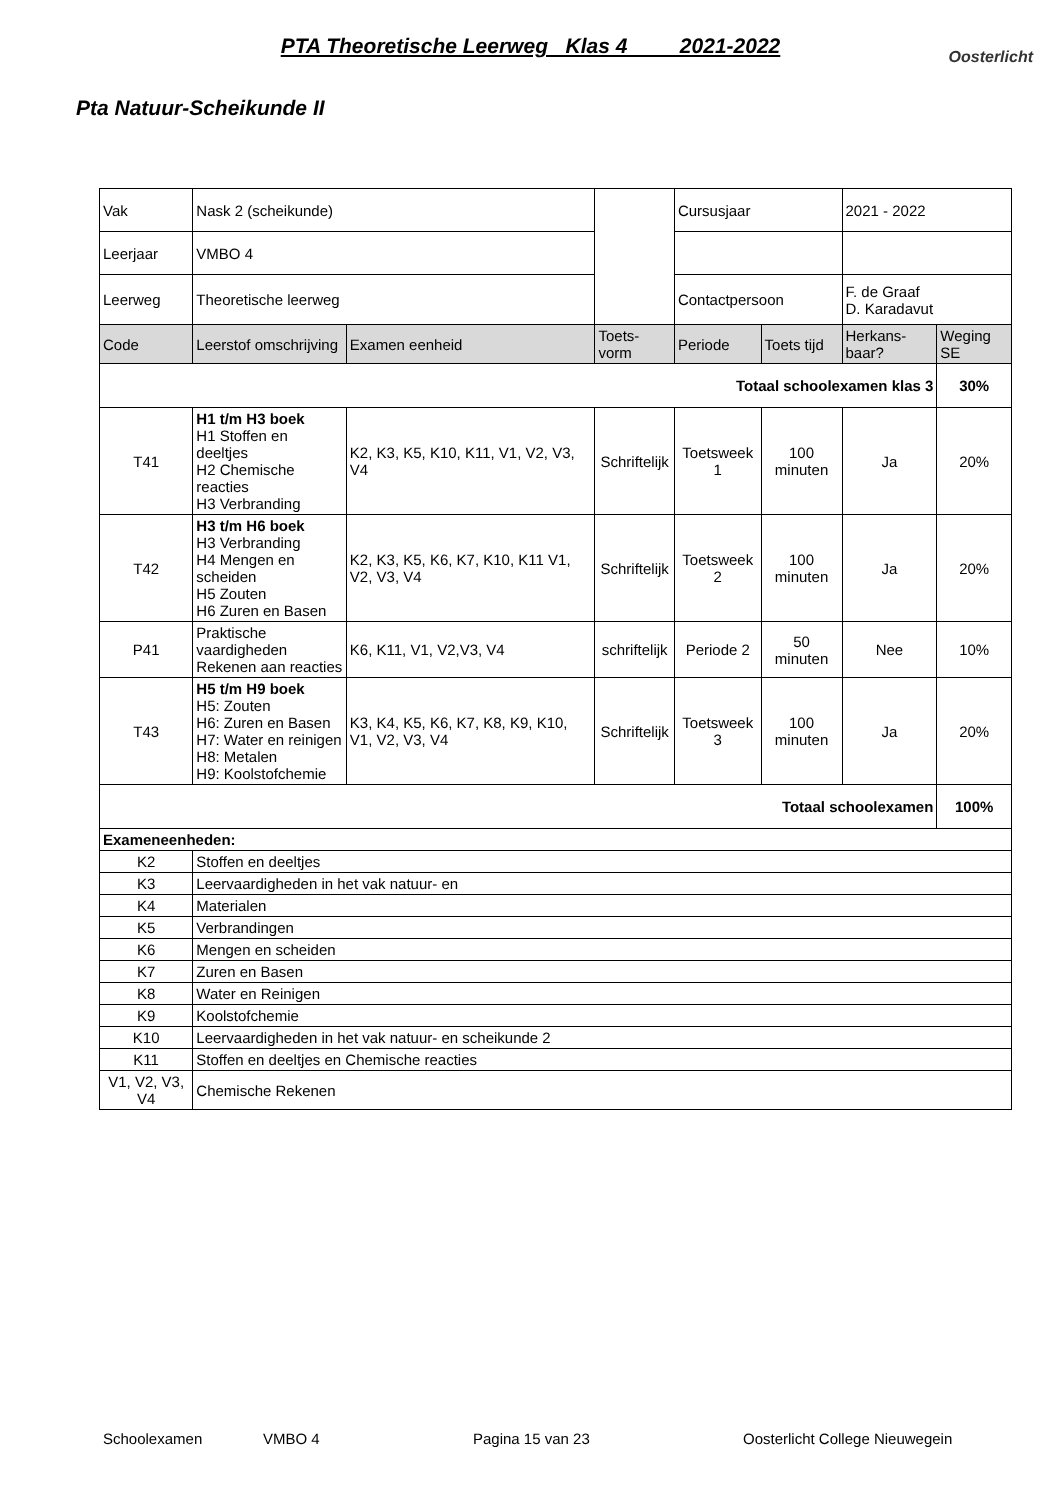PTA Theoretische Leerweg Klas 4 2021-2022
Oosterlicht
Pta Natuur-Scheikunde II
| Vak | Nask 2 (scheikunde) | | | Cursusjaar | | 2021 - 2022 | |
| Leerjaar | VMBO 4 | | | | | | |
| Leerweg | Theoretische leerweg | | | Contactpersoon | | F. de Graaf D. Karadavut | |
| Code | Leerstof omschrijving | Examen eenheid | Toets-vorm | Periode | Toets tijd | Herkans-baar? | Weging SE |
| Totaal schoolexamen klas 3 | | | | | | | 30% |
| T41 | H1 t/m H3 boek H1 Stoffen en deeltjes H2 Chemische reacties H3 Verbranding | K2, K3, K5, K10, K11, V1, V2, V3, V4 | Schriftelijk | Toetsweek 1 | 100 minuten | Ja | 20% |
| T42 | H3 t/m H6 boek H3 Verbranding H4 Mengen en scheiden H5 Zouten H6 Zuren en Basen | K2, K3, K5, K6, K7, K10, K11 V1, V2, V3, V4 | Schriftelijk | Toetsweek 2 | 100 minuten | Ja | 20% |
| P41 | Praktische vaardigheden Rekenen aan reacties | K6, K11, V1, V2,V3, V4 | schriftelijk | Periode 2 | 50 minuten | Nee | 10% |
| T43 | H5 t/m H9 boek H5: Zouten H6: Zuren en Basen H7: Water en reinigen H8: Metalen H9: Koolstofchemie | K3, K4, K5, K6, K7, K8, K9, K10, V1, V2, V3, V4 | Schriftelijk | Toetsweek 3 | 100 minuten | Ja | 20% |
| Totaal schoolexamen | | | | | | | 100% |
| Exameneenheden: | | | | | | | |
| K2 | Stoffen en deeltjes | | | | | | |
| K3 | Leervaardigheden in het vak natuur- en | | | | | | |
| K4 | Materialen | | | | | | |
| K5 | Verbrandingen | | | | | | |
| K6 | Mengen en scheiden | | | | | | |
| K7 | Zuren en Basen | | | | | | |
| K8 | Water en Reinigen | | | | | | |
| K9 | Koolstofchemie | | | | | | |
| K10 | Leervaardigheden in het vak natuur- en scheikunde 2 | | | | | | |
| K11 | Stoffen en deeltjes en Chemische reacties | | | | | | |
| V1, V2, V3, V4 | Chemische Rekenen | | | | | | |
Schoolexamen VMBO 4 Pagina 15 van 23 Oosterlicht College Nieuwegein